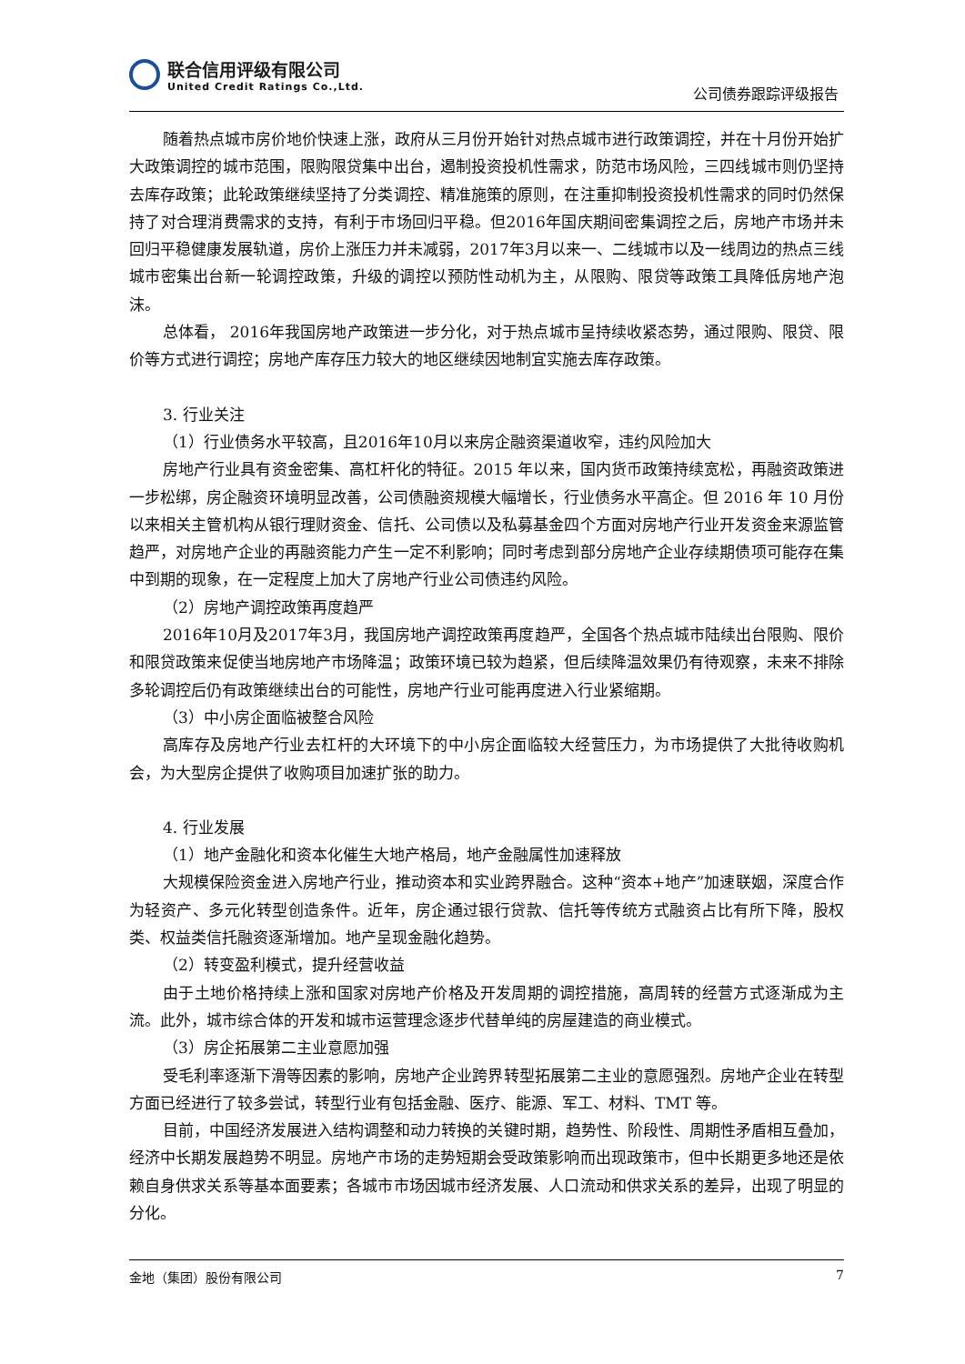联合信用评级有限公司
United Credit Ratings Co.,Ltd.
公司债券跟踪评级报告
随着热点城市房价地价快速上涨，政府从三月份开始针对热点城市进行政策调控，并在十月份开始扩大政策调控的城市范围，限购限贷集中出台，遏制投资投机性需求，防范市场风险，三四线城市则仍坚持去库存政策；此轮政策继续坚持了分类调控、精准施策的原则，在注重抑制投资投机性需求的同时仍然保持了对合理消费需求的支持，有利于市场回归平稳。但2016年国庆期间密集调控之后，房地产市场并未回归平稳健康发展轨道，房价上涨压力并未减弱，2017年3月以来一、二线城市以及一线周边的热点三线城市密集出台新一轮调控政策，升级的调控以预防性动机为主，从限购、限贷等政策工具降低房地产泡沫。
总体看， 2016年我国房地产政策进一步分化，对于热点城市呈持续收紧态势，通过限购、限贷、限价等方式进行调控；房地产库存压力较大的地区继续因地制宜实施去库存政策。
3. 行业关注
（1）行业债务水平较高，且2016年10月以来房企融资渠道收窄，违约风险加大
房地产行业具有资金密集、高杠杆化的特征。2015 年以来，国内货币政策持续宽松，再融资政策进一步松绑，房企融资环境明显改善，公司债融资规模大幅增长，行业债务水平高企。但 2016 年 10 月份以来相关主管机构从银行理财资金、信托、公司债以及私募基金四个方面对房地产行业开发资金来源监管趋严，对房地产企业的再融资能力产生一定不利影响；同时考虑到部分房地产企业存续期债项可能存在集中到期的现象，在一定程度上加大了房地产行业公司债违约风险。
（2）房地产调控政策再度趋严
2016年10月及2017年3月，我国房地产调控政策再度趋严，全国各个热点城市陆续出台限购、限价和限贷政策来促使当地房地产市场降温；政策环境已较为趋紧，但后续降温效果仍有待观察，未来不排除多轮调控后仍有政策继续出台的可能性，房地产行业可能再度进入行业紧缩期。
（3）中小房企面临被整合风险
高库存及房地产行业去杠杆的大环境下的中小房企面临较大经营压力，为市场提供了大批待收购机会，为大型房企提供了收购项目加速扩张的助力。
4. 行业发展
（1）地产金融化和资本化催生大地产格局，地产金融属性加速释放
大规模保险资金进入房地产行业，推动资本和实业跨界融合。这种“资本+地产”加速联姻，深度合作为轻资产、多元化转型创造条件。近年，房企通过银行贷款、信托等传统方式融资占比有所下降，股权类、权益类信托融资逐渐增加。地产呈现金融化趋势。
（2）转变盈利模式，提升经营收益
由于土地价格持续上涨和国家对房地产价格及开发周期的调控措施，高周转的经营方式逐渐成为主流。此外，城市综合体的开发和城市运营理念逐步代替单纯的房屋建造的商业模式。
（3）房企拓展第二主业意愿加强
受毛利率逐渐下滑等因素的影响，房地产企业跨界转型拓展第二主业的意愿强烈。房地产企业在转型方面已经进行了较多尝试，转型行业有包括金融、医疗、能源、军工、材料、TMT 等。
目前，中国经济发展进入结构调整和动力转换的关键时期，趋势性、阶段性、周期性矛盾相互叠加，经济中长期发展趋势不明显。房地产市场的走势短期会受政策影响而出现政策市，但中长期更多地还是依赖自身供求关系等基本面要素；各城市市场因城市经济发展、人口流动和供求关系的差异，出现了明显的分化。
金地（集团）股份有限公司 7